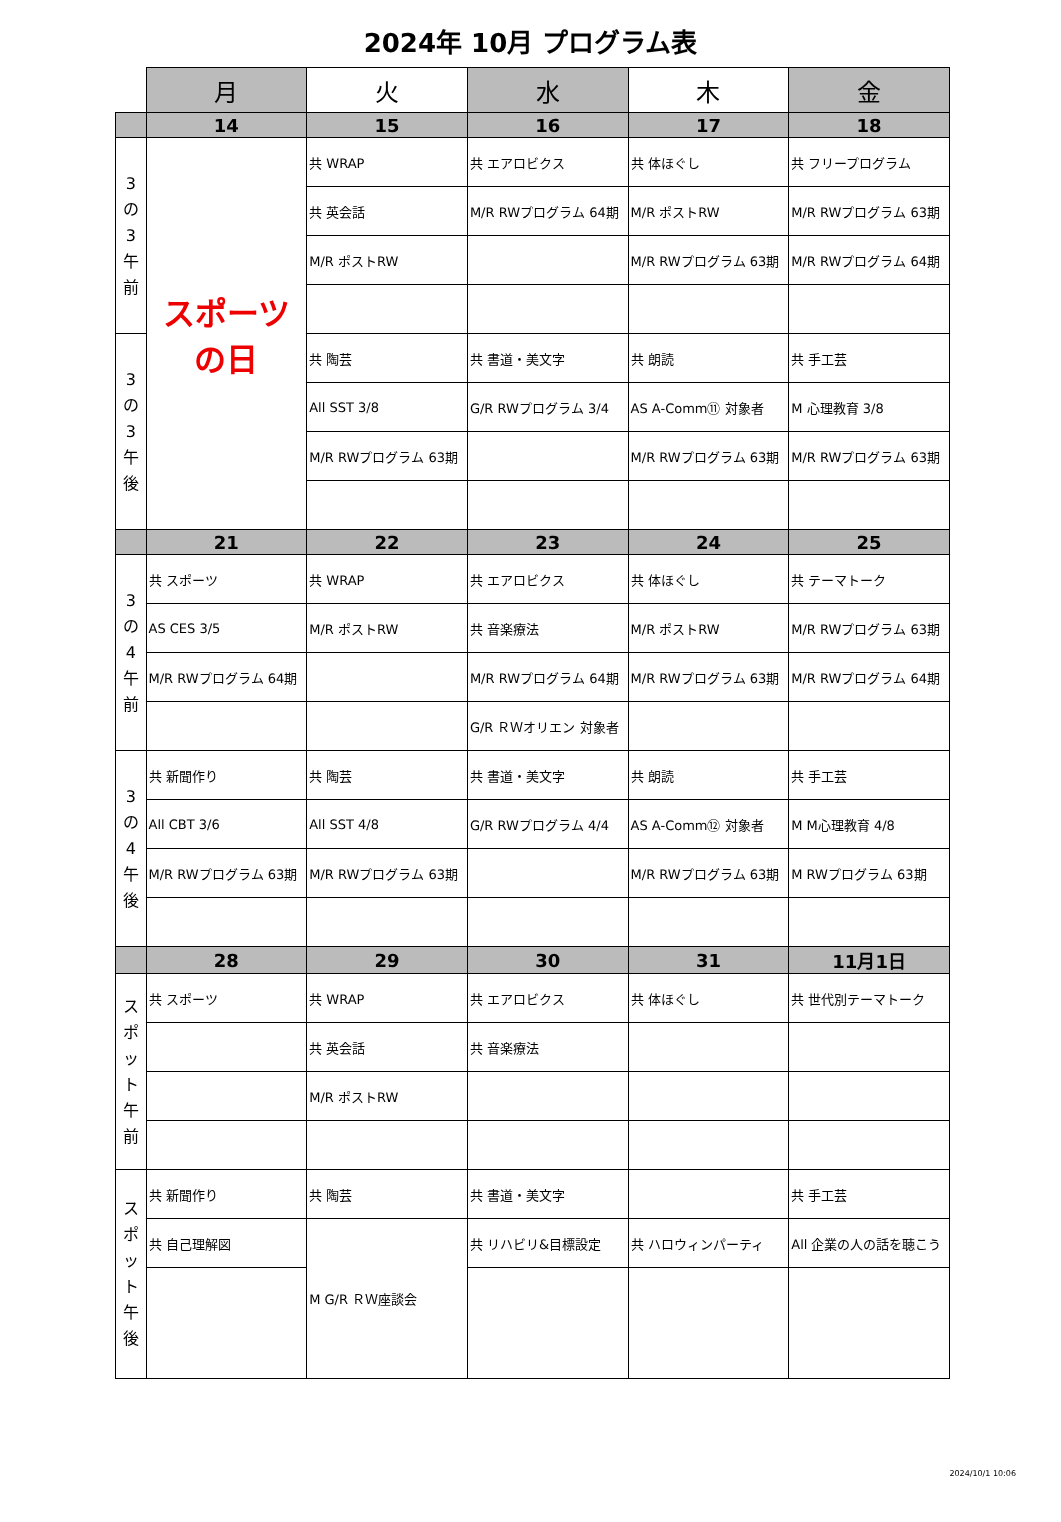2024年 10月 プログラム表
| | 月 | 火 | 水 | 木 | 金 |
| --- | --- | --- | --- | --- | --- |
| | 14 | 15 | 16 | 17 | 18 |
| 3 の 3 午前 | スポーツの日 | 共 WRAP | 共 エアロビクス | 共 体ほぐし | 共 フリープログラム |
| | | 共 英会話 | M/R RWプログラム 64期 | M/R ポストRW | M/R RWプログラム 63期 |
| | | M/R ポストRW | | M/R RWプログラム 63期 | M/R RWプログラム 64期 |
| 3 の 3 午後 | | 共 陶芸 | 共 書道・美文字 | 共 朗読 | 共 手工芸 |
| | | All SST 3/8 | G/R RWプログラム 3/4 | AS A-Comm⑪ 対象者 | M 心理教育 3/8 |
| | | M/R RWプログラム 63期 | | M/R RWプログラム 63期 | M/R RWプログラム 63期 |
| | 21 | 22 | 23 | 24 | 25 |
| 3 の 4 午前 | 共 スポーツ | 共 WRAP | 共 エアロビクス | 共 体ほぐし | 共 テーマトーク |
| | AS CES 3/5 | M/R ポストRW | 共 音楽療法 | M/R ポストRW | M/R RWプログラム 63期 |
| | M/R RWプログラム 64期 | | M/R RWプログラム 64期 | M/R RWプログラム 63期 | M/R RWプログラム 64期 |
| | | | G/R ＲＷオリエン 対象者 | | |
| 3 の 4 午後 | 共 新聞作り | 共 陶芸 | 共 書道・美文字 | 共 朗読 | 共 手工芸 |
| | All CBT 3/6 | All SST 4/8 | G/R RWプログラム 4/4 | AS A-Comm⑫ 対象者 | M M心理教育 4/8 |
| | M/R RWプログラム 63期 | M/R RWプログラム 63期 | | M/R RWプログラム 63期 | M RWプログラム 63期 |
| | 28 | 29 | 30 | 31 | 11月1日 |
| スポット 午前 | 共 スポーツ | 共 WRAP | 共 エアロビクス | 共 体ほぐし | 共 世代別テーマトーク |
| | | 共 英会話 | 共 音楽療法 | | |
| | | M/R ポストRW | | | |
| スポット 午後 | 共 新聞作り | 共 陶芸 | 共 書道・美文字 | | 共 手工芸 |
| | 共 自己理解図 | M G/R ＲＷ座談会 | 共 リハビリ&目標設定 | 共 ハロウィンパーティ | All 企業の人の話を聴こう |
2024/10/1 10:06